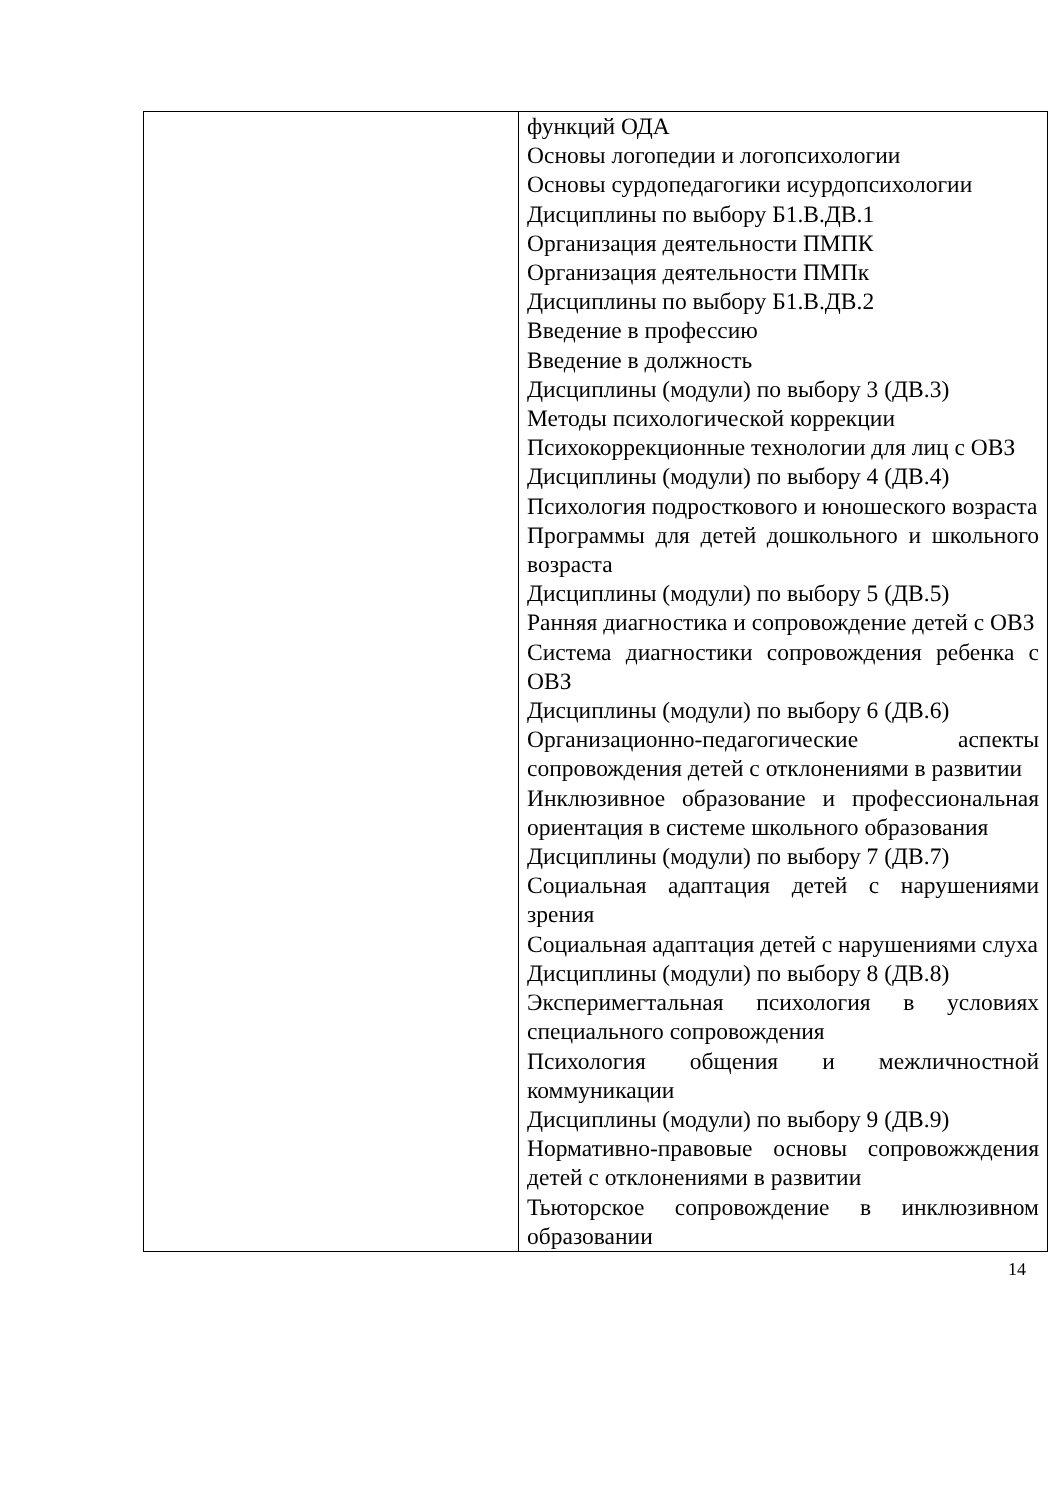| | функций ОДА Основы логопедии и логопсихологии Основы сурдопедагогики исурдопсихологии Дисциплины по выбору Б1.В.ДВ.1 Организация деятельности ПМПК Организация деятельности ПМПк Дисциплины по выбору Б1.В.ДВ.2 Введение в профессию Введение в должность Дисциплины (модули) по выбору 3 (ДВ.3) Методы психологической коррекции Психокоррекционные технологии для лиц с ОВЗ Дисциплины (модули) по выбору 4 (ДВ.4) Психология подросткового и юношеского возраста Программы для детей дошкольного и школьного возраста Дисциплины (модули) по выбору 5 (ДВ.5) Ранняя диагностика и сопровождение детей с ОВЗ Система диагностики сопровождения ребенка с ОВЗ Дисциплины (модули) по выбору 6 (ДВ.6) Организационно-педагогические аспекты сопровождения детей с отклонениями в развитии Инклюзивное образование и профессиональная ориентация в системе школьного образования Дисциплины (модули) по выбору 7 (ДВ.7) Социальная адаптация детей с нарушениями зрения Социальная адаптация детей с нарушениями слуха Дисциплины (модули) по выбору 8 (ДВ.8) Эксперимегтальная психология в условиях специального сопровождения Психология общения и межличностной коммуникации Дисциплины (модули) по выбору 9 (ДВ.9) Нормативно-правовые основы сопровожждения детей с отклонениями в развитии Тьюторское сопровождение в инклюзивном образовании |
14